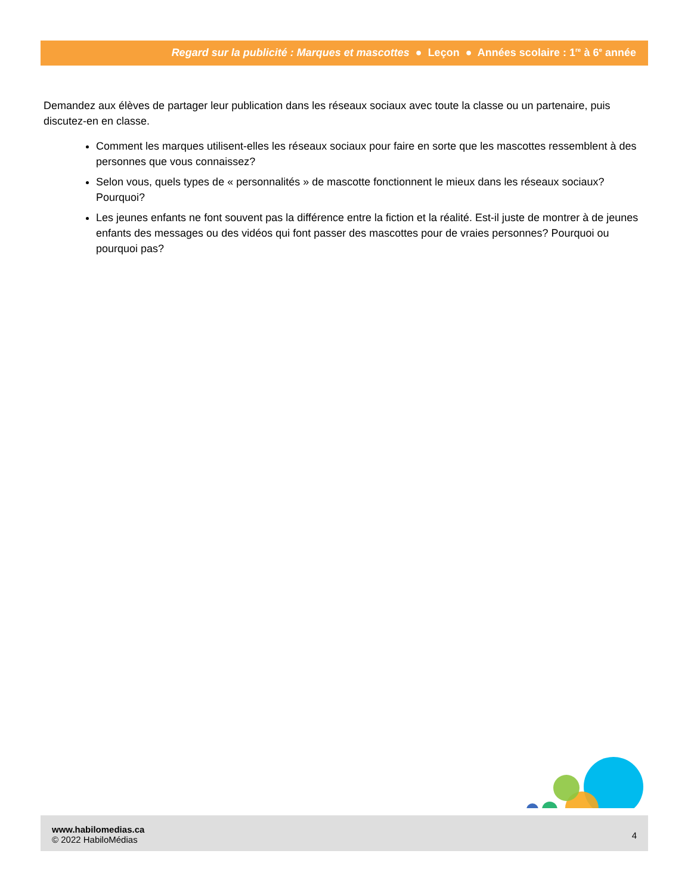Regard sur la publicité : Marques et mascottes ● Leçon ● Années scolaire : 1<sup>re</sup> à 6<sup>e</sup> année
Demandez aux élèves de partager leur publication dans les réseaux sociaux avec toute la classe ou un partenaire, puis discutez-en en classe.
Comment les marques utilisent-elles les réseaux sociaux pour faire en sorte que les mascottes ressemblent à des personnes que vous connaissez?
Selon vous, quels types de « personnalités » de mascotte fonctionnent le mieux dans les réseaux sociaux? Pourquoi?
Les jeunes enfants ne font souvent pas la différence entre la fiction et la réalité. Est-il juste de montrer à de jeunes enfants des messages ou des vidéos qui font passer des mascottes pour de vraies personnes? Pourquoi ou pourquoi pas?
www.habilomedias.ca
© 2022 HabiloMédias
4